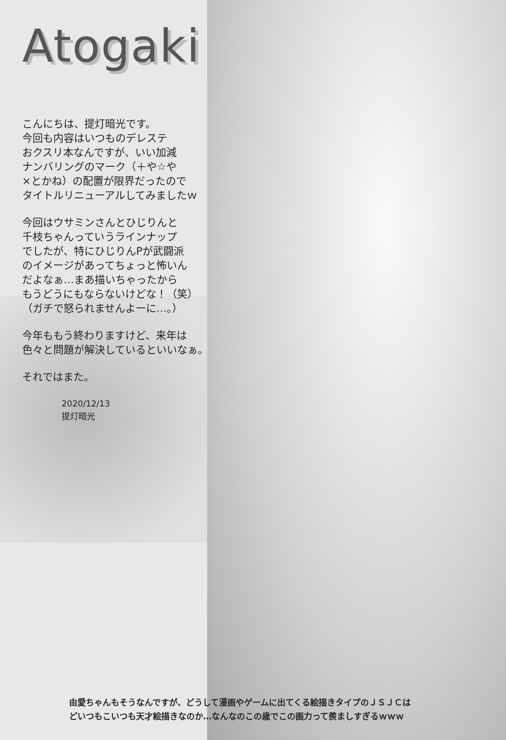Atogaki
こんにちは、提灯暗光です。
今回も内容はいつものデレステ
おクスリ本なんですが、いい加減
ナンバリングのマーク（＋や☆や
×とかね）の配置が限界だったので
タイトルリニューアルしてみましたｗ
今回はウサミンさんとひじりんと
千枝ちゃんっていうラインナップ
でしたが、特にひじりんPが武闘派
のイメージがあってちょっと怖いん
だよなぁ…まあ描いちゃったから
もうどうにもならないけどな！（笑）
（ガチで怒られませんよーに…。）
今年ももう終わりますけど、来年は
色々と問題が解決しているといいなぁ。
それではまた。
2020/12/13
提灯暗光
由愛ちゃんもそうなんですが、どうして漫画やゲームに出てくる絵描きタイプのＪＳＪＣは
どいつもこいつも天才絵描きなのか…なんなのこの歳でこの画力って羨ましすぎるｗｗｗ